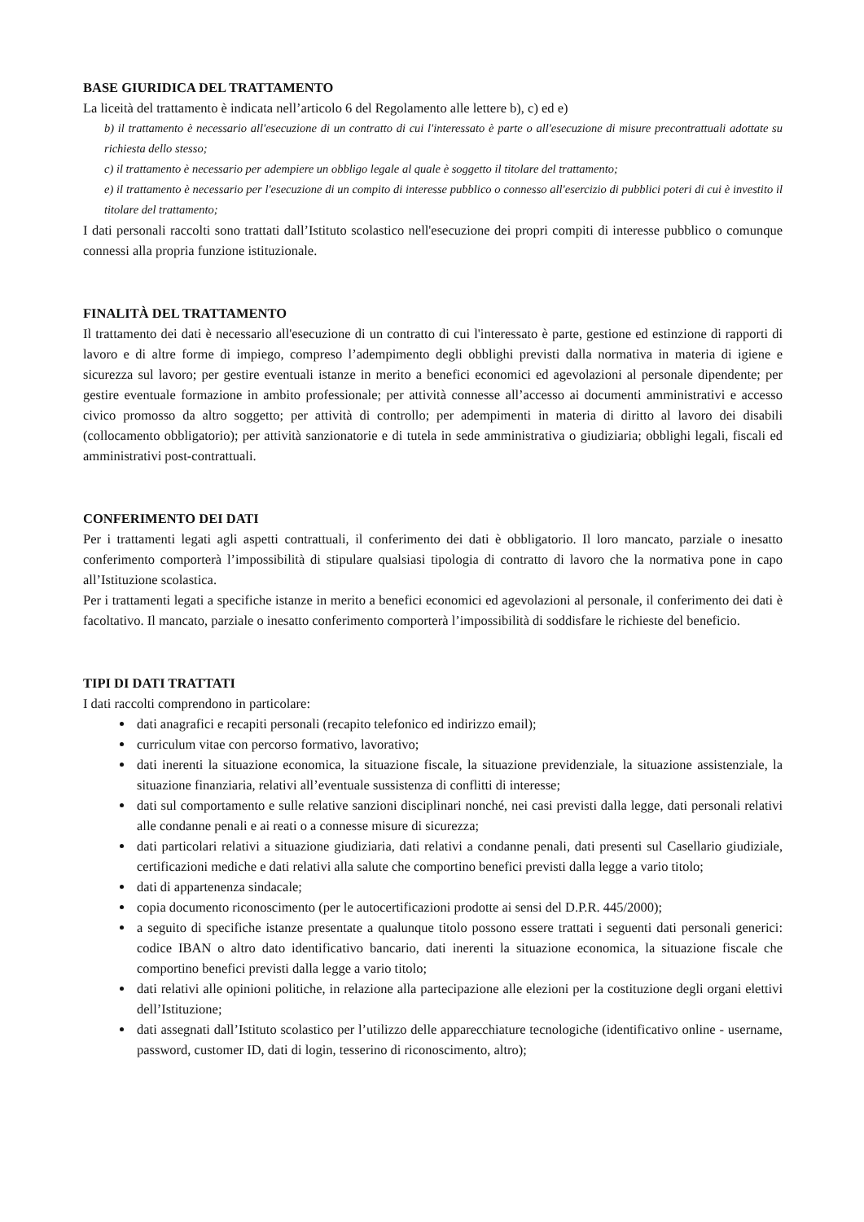BASE GIURIDICA DEL TRATTAMENTO
La liceità del trattamento è indicata nell’articolo 6 del Regolamento alle lettere b), c) ed e)
b) il trattamento è necessario all'esecuzione di un contratto di cui l'interessato è parte o all'esecuzione di misure precontrattuali adottate su richiesta dello stesso;
c) il trattamento è necessario per adempiere un obbligo legale al quale è soggetto il titolare del trattamento;
e) il trattamento è necessario per l'esecuzione di un compito di interesse pubblico o connesso all'esercizio di pubblici poteri di cui è investito il titolare del trattamento;
I dati personali raccolti sono trattati dall’Istituto scolastico nell'esecuzione dei propri compiti di interesse pubblico o comunque connessi alla propria funzione istituzionale.
FINALITÀ DEL TRATTAMENTO
Il trattamento dei dati è necessario all'esecuzione di un contratto di cui l'interessato è parte, gestione ed estinzione di rapporti di lavoro e di altre forme di impiego, compreso l’adempimento degli obblighi previsti dalla normativa in materia di igiene e sicurezza sul lavoro; per gestire eventuali istanze in merito a benefici economici ed agevolazioni al personale dipendente; per gestire eventuale formazione in ambito professionale; per attività connesse all’accesso ai documenti amministrativi e accesso civico promosso da altro soggetto; per attività di controllo; per adempimenti in materia di diritto al lavoro dei disabili (collocamento obbligatorio); per attività sanzionatorie e di tutela in sede amministrativa o giudiziaria; obblighi legali, fiscali ed amministrativi post-contrattuali.
CONFERIMENTO DEI DATI
Per i trattamenti legati agli aspetti contrattuali, il conferimento dei dati è obbligatorio. Il loro mancato, parziale o inesatto conferimento comporterà l’impossibilità di stipulare qualsiasi tipologia di contratto di lavoro che la normativa pone in capo all’Istituzione scolastica.
Per i trattamenti legati a specifiche istanze in merito a benefici economici ed agevolazioni al personale, il conferimento dei dati è facoltativo. Il mancato, parziale o inesatto conferimento comporterà l’impossibilità di soddisfare le richieste del beneficio.
TIPI DI DATI TRATTATI
I dati raccolti comprendono in particolare:
dati anagrafici e recapiti personali (recapito telefonico ed indirizzo email);
curriculum vitae con percorso formativo, lavorativo;
dati inerenti la situazione economica, la situazione fiscale, la situazione previdenziale, la situazione assistenziale, la situazione finanziaria, relativi all’eventuale sussistenza di conflitti di interesse;
dati sul comportamento e sulle relative sanzioni disciplinari nonché, nei casi previsti dalla legge, dati personali relativi alle condanne penali e ai reati o a connesse misure di sicurezza;
dati particolari relativi a situazione giudiziaria, dati relativi a condanne penali, dati presenti sul Casellario giudiziale, certificazioni mediche e dati relativi alla salute che comportino benefici previsti dalla legge a vario titolo;
dati di appartenenza sindacale;
copia documento riconoscimento (per le autocertificazioni prodotte ai sensi del D.P.R. 445/2000);
a seguito di specifiche istanze presentate a qualunque titolo possono essere trattati i seguenti dati personali generici: codice IBAN o altro dato identificativo bancario, dati inerenti la situazione economica, la situazione fiscale che comportino benefici previsti dalla legge a vario titolo;
dati relativi alle opinioni politiche, in relazione alla partecipazione alle elezioni per la costituzione degli organi elettivi dell’Istituzione;
dati assegnati dall’Istituto scolastico per l’utilizzo delle apparecchiature tecnologiche (identificativo online - username, password, customer ID, dati di login, tesserino di riconoscimento, altro);